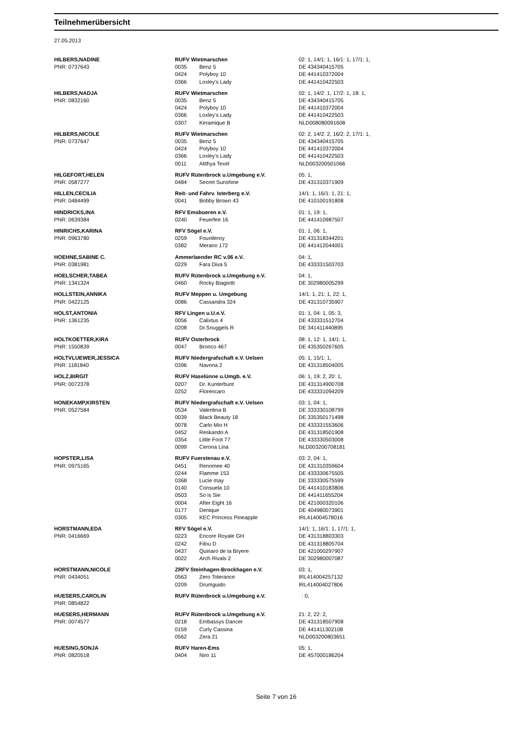Teilnehmerübersicht
27.05.2013
| HILBERS,NADINE | RUFV Wietmarschen | | 02: 1, 14/1: 1, 16/1: 1, 17/1: 1, |
| PNR: 0737643 | 0035 | Benz 5 | DE 434340415705 |
| | 0424 | Polyboy 10 | DE 441410372004 |
| | 0366 | Loxley's Lady | DE 441410422503 |
| HILBERS,NADJA | RUFV Wietmarschen | | 02: 1, 14/2: 1, 17/2: 1, 18: 1, |
| PNR: 0832160 | 0035 | Benz 5 | DE 434340415705 |
| | 0424 | Polyboy 10 | DE 441410372004 |
| | 0366 | Loxley's Lady | DE 441410422503 |
| | 0307 | Keramique B | NLD008080091608 |
| HILBERS,NICOLE | RUFV Wietmarschen | | 02: 2, 14/2: 2, 16/2: 2, 17/1: 1, |
| PNR: 0737647 | 0035 | Benz 5 | DE 434340415705 |
| | 0424 | Polyboy 10 | DE 441410372004 |
| | 0366 | Loxley's Lady | DE 441410422503 |
| | 0011 | Alithya Texel | NLD003200501066 |
| HILGEFORT,HELEN | RUFV Rütenbrock u.Umgebung e.V. | | 05: 1, |
| PNR: 0587277 | 0484 | Secret Sunshine | DE 431310371909 |
| HILLEN,CECILIA | Reit- und Fahrv. Isterberg e.V. | | 14/1: 1, 16/1: 1, 21: 1, |
| PNR: 0484499 | 0041 | Bobby Brown 43 | DE 410100191808 |
| HINDRICKS,INA | RFV Emsbueren e.V. | | 01: 1, 19: 1, |
| PNR: 0639384 | 0240 | Feuerfee 16 | DE 441410987507 |
| HINRICHS,KARINA | RFV Sögel e.V. | | 01: 1, 06: 1, |
| PNR: 0963780 | 0259 | Fountleroy | DE 431318344201 |
| | 0382 | Merano 172 | DE 441412044001 |
| HOEHNE,SABINE C. | Ammerlaender RC v.06 e.V. | | 04: 1, |
| PNR: 0381981 | 0229 | Fara Diva 5 | DE 433331503703 |
| HOELSCHER,TABEA | RUFV Rütenbrock u.Umgebung e.V. | | 04: 1, |
| PNR: 1341324 | 0460 | Rocky Biagiotti | DE 302980005299 |
| HOLLSTEIN,ANNIKA | RUFV Meppen u. Umgebung | | 14/1: 1, 21: 1, 22: 1, |
| PNR: 0422125 | 0086 | Cassandra 324 | DE 431310735907 |
| HOLST,ANTONIA | RFV Lingen u.U.e.V. | | 01: 1, 04: 1, 05: 3, |
| PNR: 1361235 | 0056 | Calixtus 4 | DE 433331512704 |
| | 0208 | Dr.Snuggels R | DE 341411440895 |
| HOLTKOETTER,KIRA | RUFV Osterbrock | | 08: 1, 12: 1, 14/1: 1, |
| PNR: 1550839 | 0047 | Bronco 467 | DE 435350267605 |
| HOLTVLUEWER,JESSICA | RUFV Niedergrafschaft e.V. Uelsen | | 05: 1, 15/1: 1, |
| PNR: 1181840 | 0396 | Navona 2 | DE 431318504005 |
| HOLZ,BIRGIT | RUFV Haselünne u.Umgb. e.V. | | 06: 1, 19: 2, 20: 1, |
| PNR: 0072378 | 0207 | Dr. Kunterbunt | DE 431314900708 |
| | 0252 | Florencaro | DE 433331094209 |
| HONEKAMP,KIRSTEN | RUFV Niedergrafschaft e.V. Uelsen | | 03: 1, 04: 1, |
| PNR: 0527584 | 0534 | Valentina B | DE 333330108799 |
| | 0039 | Black Beauty 18 | DE 335350171498 |
| | 0078 | Carlo Mio H | DE 433331553606 |
| | 0452 | Reskando A | DE 431318501908 |
| | 0354 | Little Foot 77 | DE 433330503008 |
| | 0099 | Cerona Lina | NLD003200708181 |
| HOPSTER,LISA | RUFV Fuerstenau e.V. | | 03: 2, 04: 1, |
| PNR: 0975165 | 0451 | Renomee 40 | DE 431310359604 |
| | 0244 | Flamme 153 | DE 433330675505 |
| | 0368 | Lucie may | DE 333330575599 |
| | 0140 | Consuela 10 | DE 441410183806 |
| | 0503 | So is Sie | DE 441411655204 |
| | 0004 | After Eight 16 | DE 421000320106 |
| | 0177 | Denique | DE 404980073901 |
| | 0305 | KEC Princess Pineapple | IRL414004578016 |
| HORSTMANN,EDA | RFV Sögel e.V. | | 14/1: 1, 16/1: 1, 17/1: 1, |
| PNR: 0416669 | 0223 | Encore Royale GH | DE 431318803303 |
| | 0242 | Filou D | DE 431318805704 |
| | 0437 | Quinaro de la Bryere | DE 421000297907 |
| | 0022 | Arch Rivals 2 | DE 302980007087 |
| HORSTMANN,NICOLE | ZRFV Steinhagen-Brockhagen e.V. | | 03: 1, |
| PNR: 0434051 | 0563 | Zero Tolerance | IRL414004257132 |
| | 0209 | Drumguido | IRL414004027806 |
| HUESERS,CAROLIN | RUFV Rütenbrock u.Umgebung e.V. | | : 0, |
| PNR: 0854822 | | | |
| HUESERS,HERMANN | RUFV Rütenbrock u.Umgebung e.V. | | 21: 2, 22: 2, |
| PNR: 0074577 | 0218 | Embassys Dancer | DE 431318507908 |
| | 0159 | Curly Cassina | DE 441411302108 |
| | 0562 | Zera 21 | NLD003200803651 |
| HUESING,SONJA | RUFV Haren-Ems | | 05: 1, |
| PNR: 0820518 | 0404 | Niro 11 | DE 457000186204 |
Seite 7 von 16